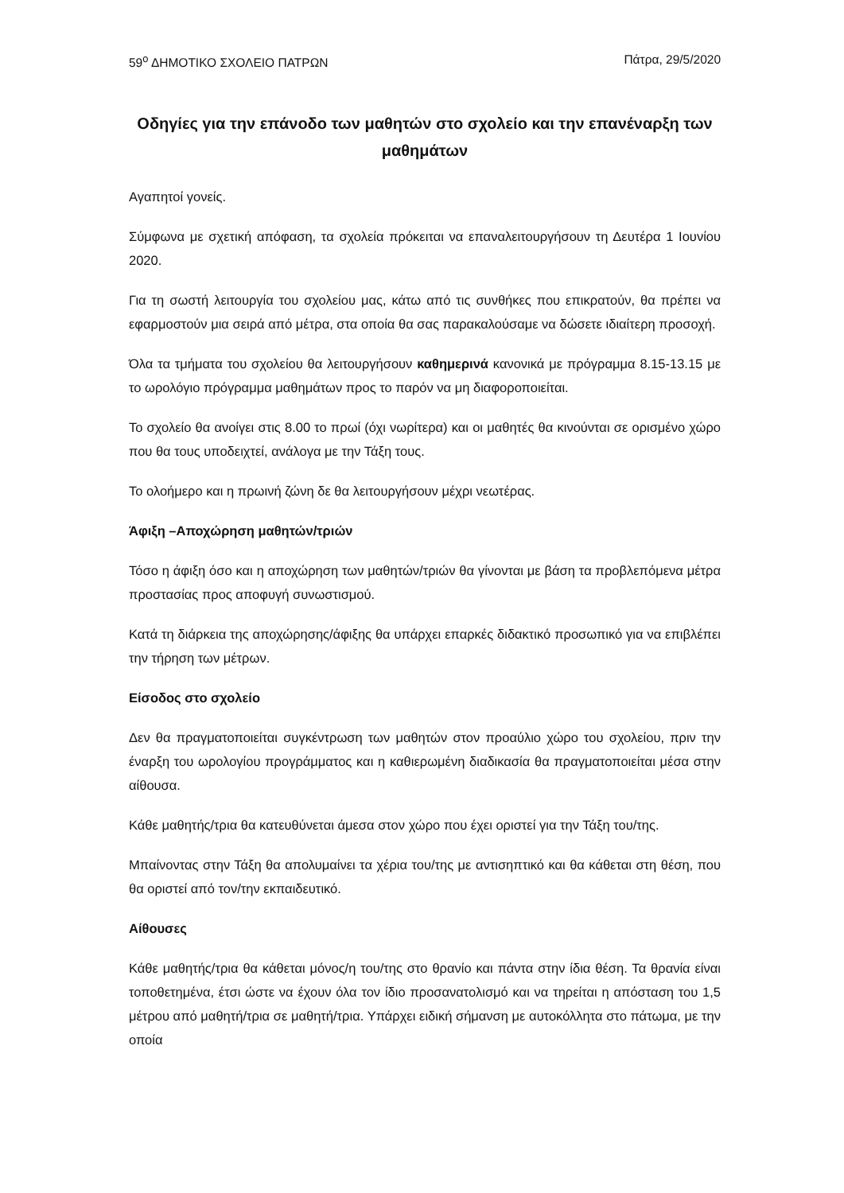59<sup>ο</sup> ΔΗΜΟΤΙΚΟ ΣΧΟΛΕΙΟ ΠΑΤΡΩΝ Πάτρα, 29/5/2020
Οδηγίες για την επάνοδο των μαθητών στο σχολείο και την επανέναρξη των μαθημάτων
Αγαπητοί γονείς.
Σύμφωνα με σχετική απόφαση, τα σχολεία πρόκειται να επαναλειτουργήσουν τη Δευτέρα 1 Ιουνίου 2020.
Για τη σωστή λειτουργία του σχολείου μας, κάτω από τις συνθήκες που επικρατούν, θα πρέπει να εφαρμοστούν μια σειρά από μέτρα, στα οποία θα σας παρακαλούσαμε να δώσετε ιδιαίτερη προσοχή.
Όλα τα τμήματα του σχολείου θα λειτουργήσουν καθημερινά κανονικά με πρόγραμμα 8.15-13.15 με το ωρολόγιο πρόγραμμα μαθημάτων προς το παρόν να μη διαφοροποιείται.
Το σχολείο θα ανοίγει στις 8.00 το πρωί (όχι νωρίτερα) και οι μαθητές θα κινούνται σε ορισμένο χώρο που θα τους υποδειχτεί, ανάλογα με την Τάξη τους.
Το ολοήμερο και η πρωινή ζώνη δε θα λειτουργήσουν μέχρι νεωτέρας.
Άφιξη –Αποχώρηση μαθητών/τριών
Τόσο η άφιξη όσο και η αποχώρηση των μαθητών/τριών θα γίνονται με βάση τα προβλεπόμενα μέτρα προστασίας προς αποφυγή συνωστισμού.
Κατά τη διάρκεια της αποχώρησης/άφιξης θα υπάρχει επαρκές διδακτικό προσωπικό για να επιβλέπει την τήρηση των μέτρων.
Είσοδος στο σχολείο
Δεν θα πραγματοποιείται συγκέντρωση των μαθητών στον προαύλιο χώρο του σχολείου, πριν την έναρξη του ωρολογίου προγράμματος και η καθιερωμένη διαδικασία θα πραγματοποιείται μέσα στην αίθουσα.
Κάθε μαθητής/τρια θα κατευθύνεται άμεσα στον χώρο που έχει οριστεί για την Τάξη του/της.
Μπαίνοντας στην Τάξη θα απολυμαίνει τα χέρια του/της με αντισηπτικό και θα κάθεται στη θέση, που θα οριστεί από τον/την εκπαιδευτικό.
Αίθουσες
Κάθε μαθητής/τρια θα κάθεται μόνος/η του/της στο θρανίο και πάντα στην ίδια θέση. Τα θρανία είναι τοποθετημένα, έτσι ώστε να έχουν όλα τον ίδιο προσανατολισμό και να τηρείται η απόσταση του 1,5 μέτρου από μαθητή/τρια σε μαθητή/τρια. Υπάρχει ειδική σήμανση με αυτοκόλλητα στο πάτωμα, με την οποία